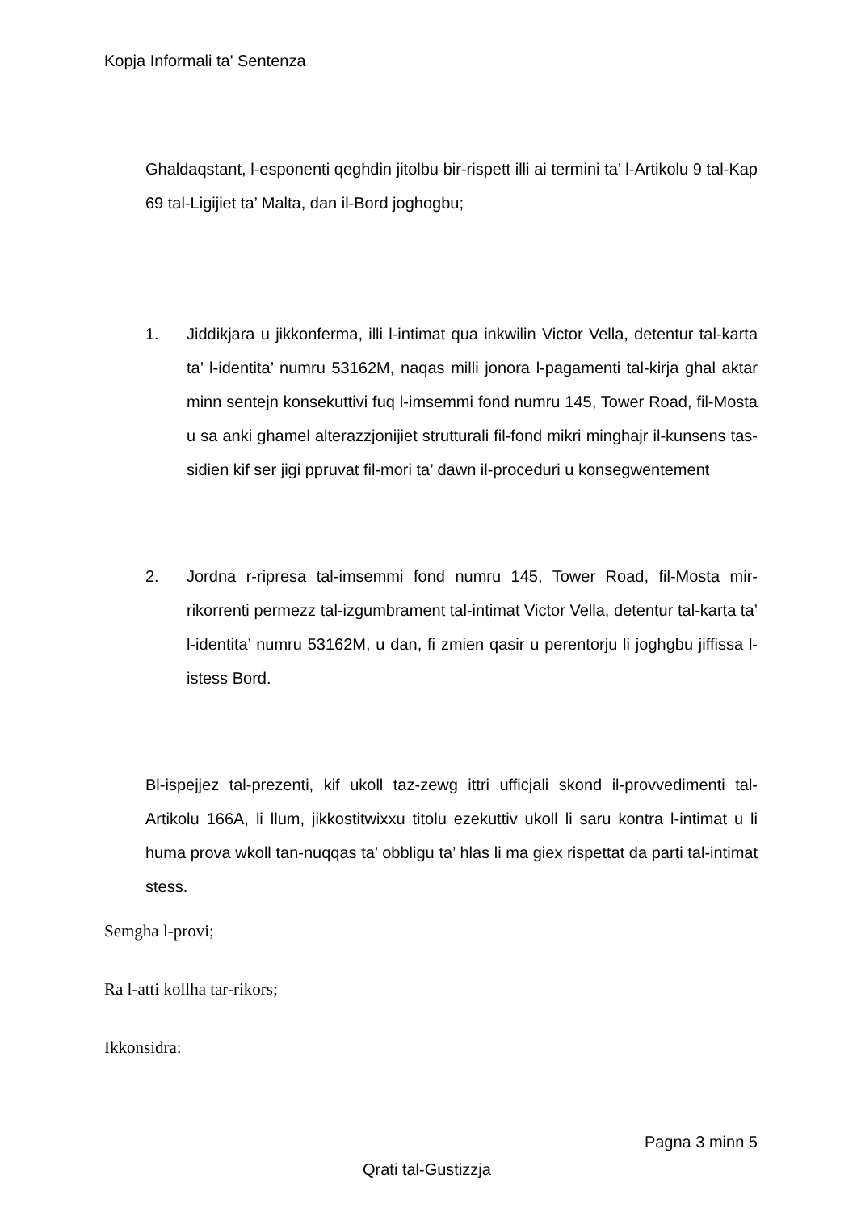Kopja Informali ta' Sentenza
Ghaldaqstant, l-esponenti qeghdin jitolbu bir-rispett illi ai termini ta’ l-Artikolu 9 tal-Kap 69 tal-Ligijiet ta’ Malta, dan il-Bord joghogbu;
1. Jiddikjara u jikkonferma, illi l-intimat qua inkwilin Victor Vella, detentur tal-karta ta’ l-identita’ numru 53162M, naqas milli jonora l-pagamenti tal-kirja ghal aktar minn sentejn konsekuttivi fuq l-imsemmi fond numru 145, Tower Road, fil-Mosta u sa anki ghamel alterazzjonijiet strutturali fil-fond mikri minghajr il-kunsens tas-sidien kif ser jigi ppruvat fil-mori ta’ dawn il-proceduri u konsegwentement
2. Jordna r-ripresa tal-imsemmi fond numru 145, Tower Road, fil-Mosta mir-rikorrenti permezz tal-izgumbrament tal-intimat Victor Vella, detentur tal-karta ta’ l-identita’ numru 53162M, u dan, fi zmien qasir u perentorju li joghgbu jiffissa l-istess Bord.
Bl-ispejjez tal-prezenti, kif ukoll taz-zewg ittri ufficjali skond il-provvedimenti tal-Artikolu 166A, li llum, jikkostitwixxu titolu ezekuttiv ukoll li saru kontra l-intimat u li huma prova wkoll tan-nuqqas ta’ obbligu ta’ hlas li ma giex rispettat da parti tal-intimat stess.
Semgha l-provi;
Ra l-atti kollha tar-rikors;
Ikkonsidra:
Pagna 3 minn 5
Qrati tal-Gustizzja